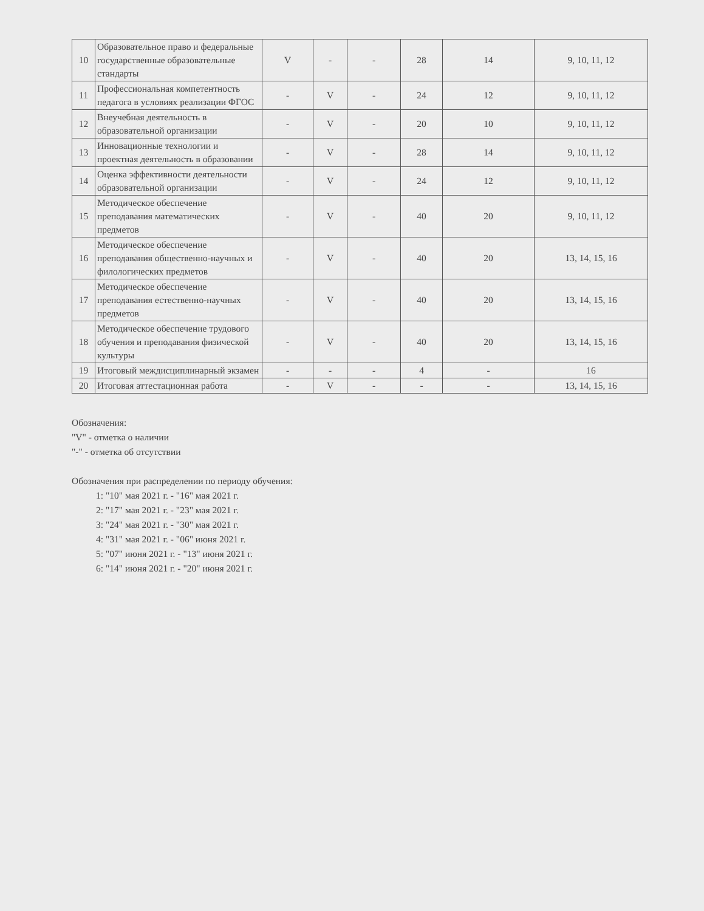| 10 | Образовательное право и федеральные государственные образовательные стандарты | V | - | - | 28 | 14 | 9, 10, 11, 12 |
| 11 | Профессиональная компетентность педагога в условиях реализации ФГОС | - | V | - | 24 | 12 | 9, 10, 11, 12 |
| 12 | Внеучебная деятельность в образовательной организации | - | V | - | 20 | 10 | 9, 10, 11, 12 |
| 13 | Инновационные технологии и проектная деятельность в образовании | - | V | - | 28 | 14 | 9, 10, 11, 12 |
| 14 | Оценка эффективности деятельности образовательной организации | - | V | - | 24 | 12 | 9, 10, 11, 12 |
| 15 | Методическое обеспечение преподавания математических предметов | - | V | - | 40 | 20 | 9, 10, 11, 12 |
| 16 | Методическое обеспечение преподавания общественно-научных и филологических предметов | - | V | - | 40 | 20 | 13, 14, 15, 16 |
| 17 | Методическое обеспечение преподавания естественно-научных предметов | - | V | - | 40 | 20 | 13, 14, 15, 16 |
| 18 | Методическое обеспечение трудового обучения и преподавания физической культуры | - | V | - | 40 | 20 | 13, 14, 15, 16 |
| 19 | Итоговый междисциплинарный экзамен | - | - | - | 4 | - | 16 |
| 20 | Итоговая аттестационная работа | - | V | - | - | - | 13, 14, 15, 16 |
Обозначения:
"V" - отметка о наличии
"-" - отметка об отсутствии
Обозначения при распределении по периоду обучения:
1: "10" мая 2021 г. - "16" мая 2021 г.
2: "17" мая 2021 г. - "23" мая 2021 г.
3: "24" мая 2021 г. - "30" мая 2021 г.
4: "31" мая 2021 г. - "06" июня 2021 г.
5: "07" июня 2021 г. - "13" июня 2021 г.
6: "14" июня 2021 г. - "20" июня 2021 г.